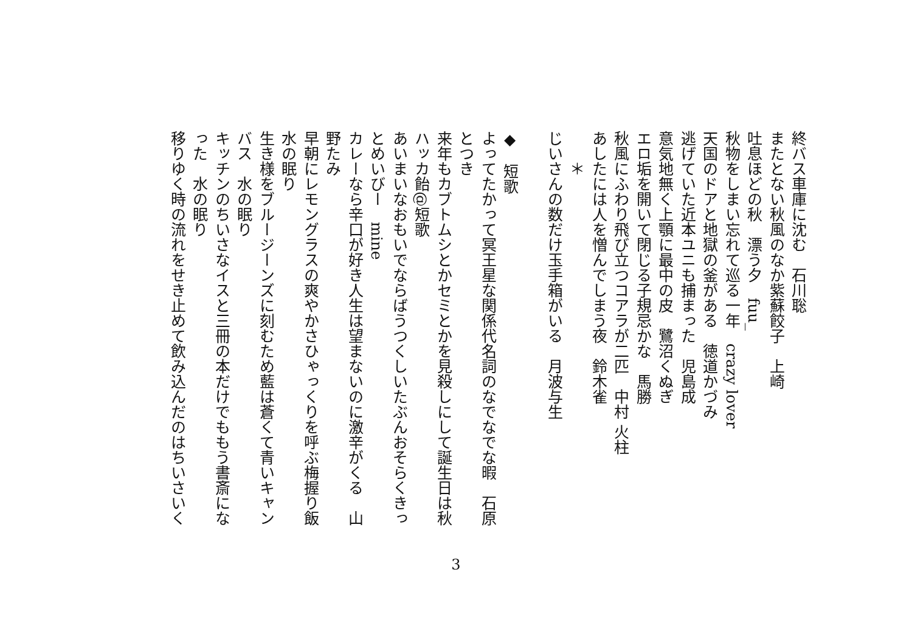終バス車庫に沈む　石川聡
またとない秋風のなか紫蘇餃子　上崎
吐息ほどの秋　漂う夕　fuu_
秋物をしまい忘れて巡る一年　crazy lover
天国のドアと地獄の釜がある　徳道かづみ
逃げていた近本ユニも捕まった　児島成
意気地無く上顎に最中の皮　鷺沼くぬぎ
エロ垢を開いて閉じる子規忌かな　馬勝
秋風にふわり飛び立つコアラが二匹　中村 火柱
あしたには人を憎んでしまう夜　鈴木雀
　　＊
じいさんの数だけ玉手箱がいる　月波与生
◆　短歌
よってたかって冥王星な関係代名詞のなでなでな暇　石原とつき
来年もカブトムシとかセミとかを見殺しにして誕生日は秋　ハッカ飴@短歌
あいまいなおもいでならばうつくしいたぶんおそらくきっとめいびー　mine
カレーなら辛口が好き人生は望まないのに激辛がくる　山野たみ
早朝にレモングラスの爽やかさひゃっくりを呼ぶ梅握り飯　水の眠り
生き様をブルージーンズに刻むため藍は蒼くて青いキャンバス　水の眠り
キッチンのちいさなイスと三冊の本だけでももう書斎になった　水の眠り
移りゆく時の流れをせき止めて飲み込んだのはちいさいく
3